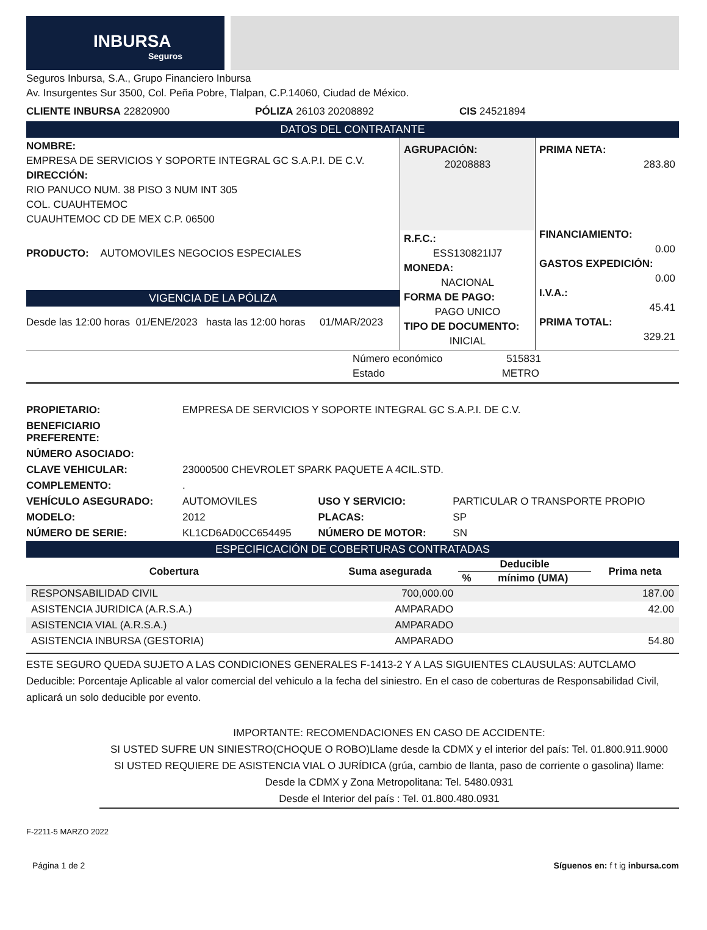INBURSA
Seguros
Seguros Inbursa, S.A., Grupo Financiero Inbursa
Av. Insurgentes Sur 3500, Col. Peña Pobre, Tlalpan, C.P.14060, Ciudad de México.
CLIENTE INBURSA 22820900 PÓLIZA 26103 20208892 CIS 24521894
DATOS DEL CONTRATANTE
NOMBRE:
EMPRESA DE SERVICIOS Y SOPORTE INTEGRAL GC S.A.P.I. DE C.V.
DIRECCIÓN:
RIO PANUCO NUM. 38 PISO 3 NUM INT 305
COL. CUAUHTEMOC
CUAUHTEMOC CD DE MEX C.P. 06500
PRODUCTO: AUTOMOVILES NEGOCIOS ESPECIALES
VIGENCIA DE LA PÓLIZA
Desde las 12:00 horas 01/ENE/2023 hasta las 12:00 horas 01/MAR/2023
AGRUPACIÓN:
20208883
R.F.C.:
ESS130821IJ7
MONEDA:
NACIONAL
FORMA DE PAGO:
PAGO UNICO
TIPO DE DOCUMENTO:
INICIAL
PRIMA NETA:
283.80
FINANCIAMIENTO:
0.00
GASTOS EXPEDICIÓN:
0.00
I.V.A.:
45.41
PRIMA TOTAL:
329.21
Número económico 515831
Estado METRO
| PROPIETARIO: | EMPRESA DE SERVICIOS Y SOPORTE INTEGRAL GC S.A.P.I. DE C.V. | | |
| BENEFICIARIO PREFERENTE: | | | |
| NÚMERO ASOCIADO: | | | |
| CLAVE VEHICULAR: | 23000500 CHEVROLET SPARK PAQUETE A 4CIL.STD. | | |
| COMPLEMENTO: | . | | |
| VEHÍCULO ASEGURADO: | AUTOMOVILES | USO Y SERVICIO: | PARTICULAR O TRANSPORTE PROPIO |
| MODELO: | 2012 | PLACAS: | SP |
| NÚMERO DE SERIE: | KL1CD6AD0CC654495 | NÚMERO DE MOTOR: | SN |
ESPECIFICACIÓN DE COBERTURAS CONTRATADAS
| Cobertura | Suma asegurada | Deducible | | Prima neta |
| --- | --- | --- | --- | --- |
| | | % | mínimo (UMA) | |
| RESPONSABILIDAD CIVIL | 700,000.00 | | | 187.00 |
| ASISTENCIA JURIDICA (A.R.S.A.) | AMPARADO | | | 42.00 |
| ASISTENCIA VIAL (A.R.S.A.) | AMPARADO | | | |
| ASISTENCIA INBURSA (GESTORIA) | AMPARADO | | | 54.80 |
ESTE SEGURO QUEDA SUJETO A LAS CONDICIONES GENERALES F-1413-2 Y A LAS SIGUIENTES CLAUSULAS: AUTCLAMO
Deducible: Porcentaje Aplicable al valor comercial del vehiculo a la fecha del siniestro. En el caso de coberturas de Responsabilidad Civil, aplicará un solo deducible por evento.
IMPORTANTE: RECOMENDACIONES EN CASO DE ACCIDENTE:
SI USTED SUFRE UN SINIESTRO(CHOQUE O ROBO)Llame desde la CDMX y el interior del país: Tel. 01.800.911.9000
SI USTED REQUIERE DE ASISTENCIA VIAL O JURÍDICA (grúa, cambio de llanta, paso de corriente o gasolina) llame:
Desde la CDMX y Zona Metropolitana: Tel. 5480.0931
Desde el Interior del país : Tel. 01.800.480.0931
F-2211-5 MARZO 2022
Página 1 de 2 Síguenos en: f t ig inbursa.com